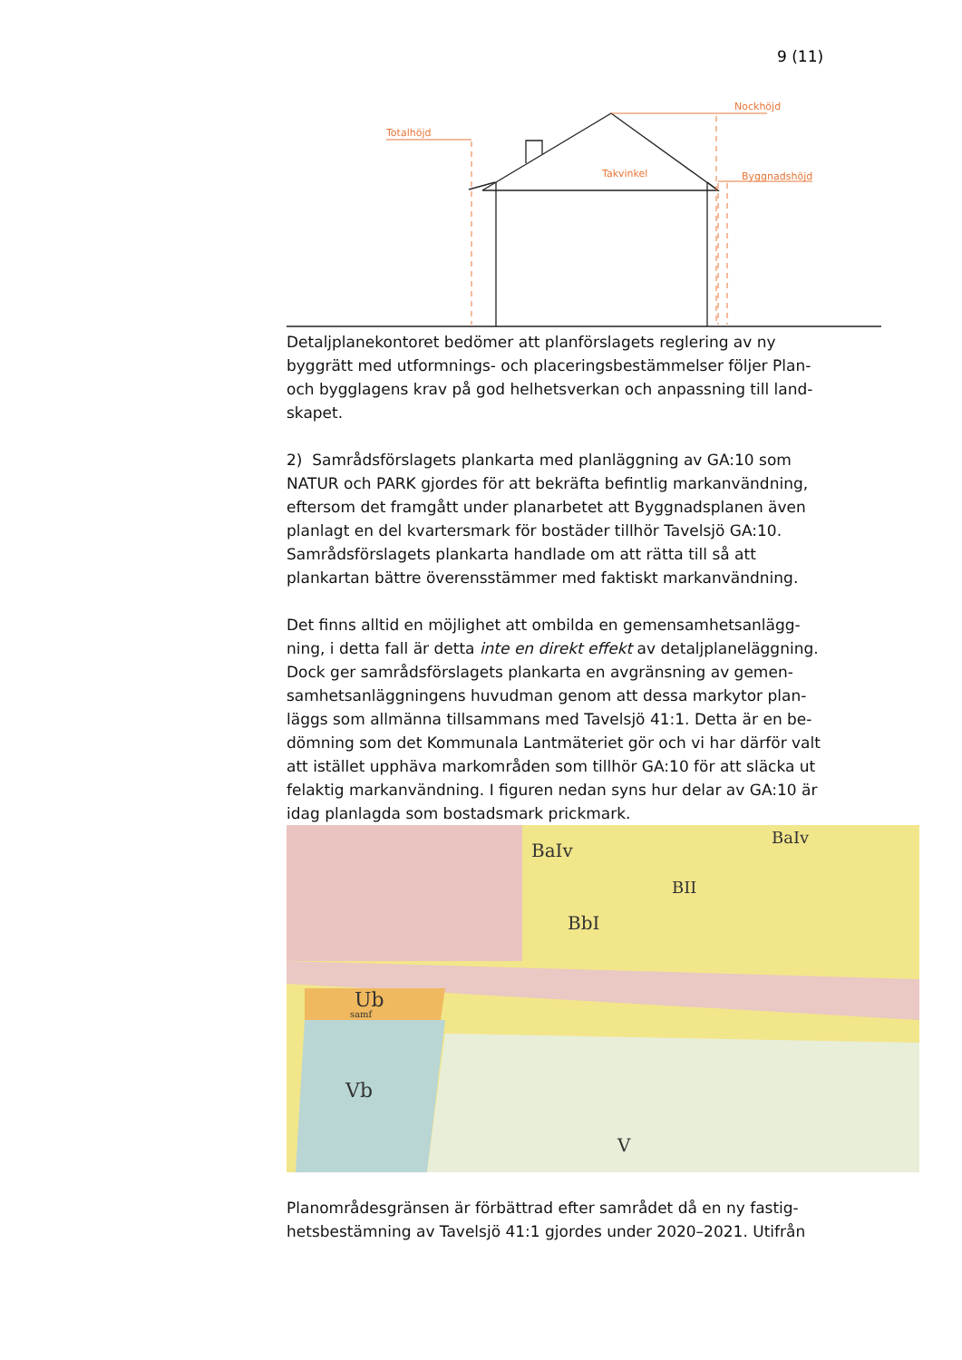9 (11)
Totalhöjd
Nockhöjd
Takvinkel
Byggnadshöjd
Detaljplanekontoret bedömer att planförslagets reglering av ny byggrätt med utformnings- och placeringsbestämmelser följer Plan- och bygglagens krav på god helhetsverkan och anpassning till land-skapet.
2) Samrådsförslagets plankarta med planläggning av GA:10 som NATUR och PARK gjordes för att bekräfta befintlig markanvändning, eftersom det framgått under planarbetet att Byggnadsplanen även planlagt en del kvartersmark för bostäder tillhör Tavelsjö GA:10. Samrådsförslagets plankarta handlade om att rätta till så att plankartan bättre överensstämmer med faktiskt markanvändning.
Det finns alltid en möjlighet att ombilda en gemensamhetsanlägg-ning, i detta fall är detta inte en direkt effekt av detaljplaneläggning. Dock ger samrådsförslagets plankarta en avgränsning av gemen-samhetsanläggningens huvudman genom att dessa markytor plan-läggs som allmänna tillsammans med Tavelsjö 41:1. Detta är en be-dömning som det Kommunala Lantmäteriet gör och vi har därför valt att istället upphäva markområden som tillhör GA:10 för att släcka ut felaktig markanvändning. I figuren nedan syns hur delar av GA:10 är idag planlagda som bostadsmark prickmark.
Ub
samf
Vb
V
BaIv
BbI
BII
BaIv
Planområdesgränsen är förbättrad efter samrådet då en ny fastig-hetsbestämning av Tavelsjö 41:1 gjordes under 2020–2021. Utifrån